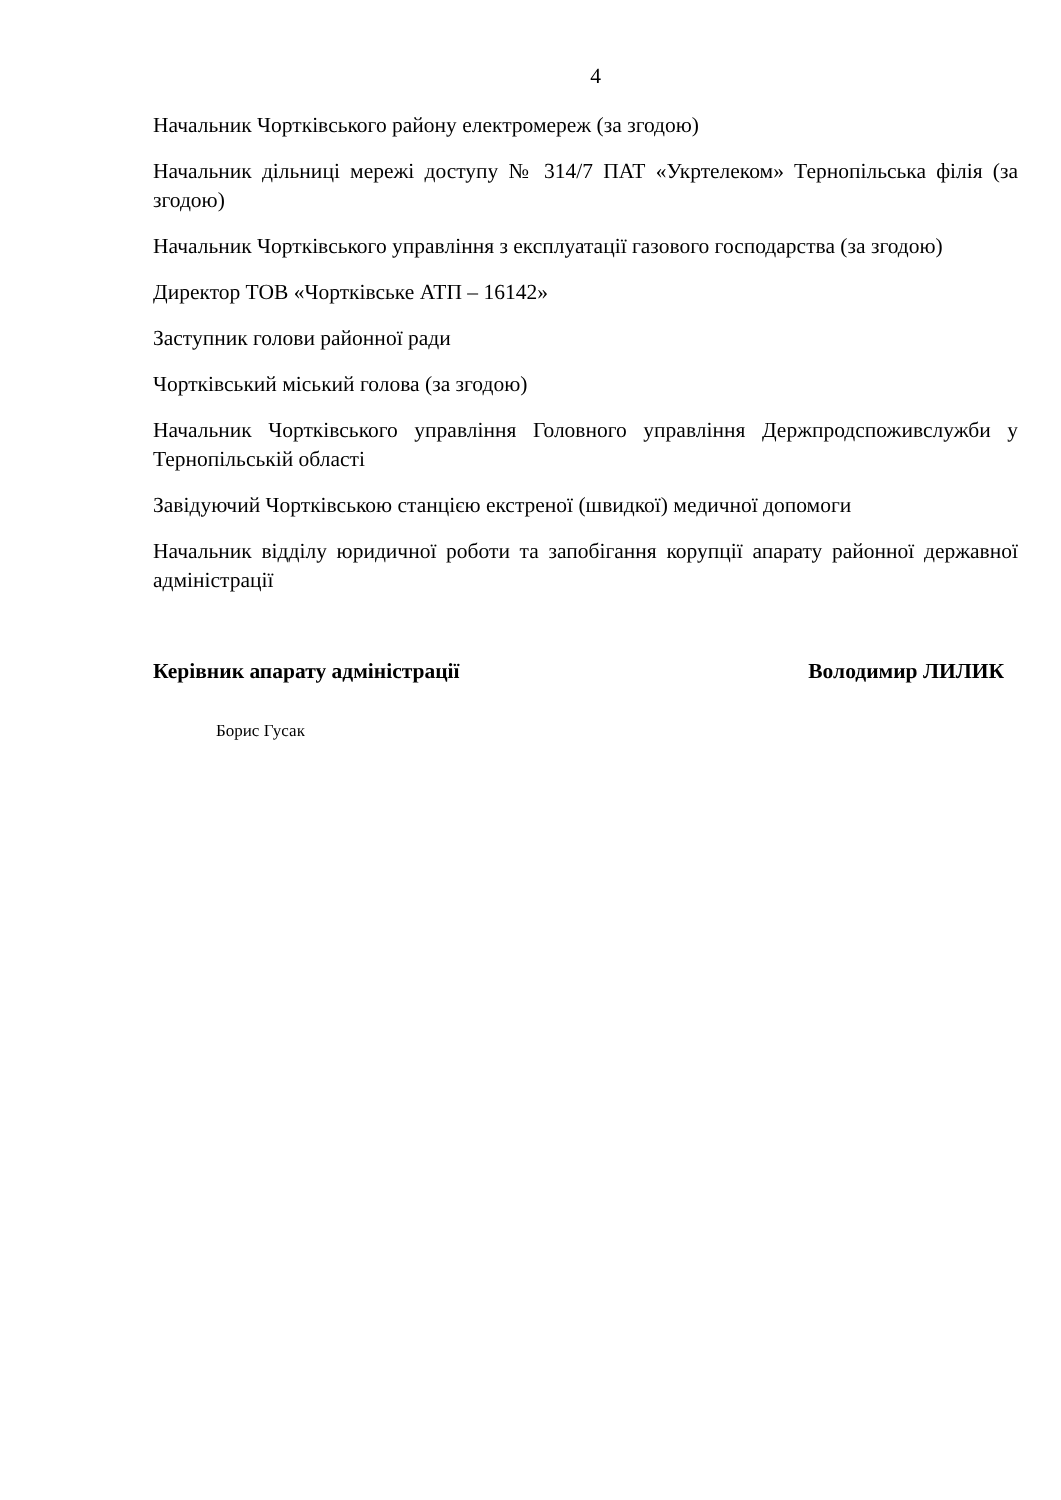4
Начальник Чортківського району електромереж (за згодою)
Начальник дільниці мережі доступу № 314/7 ПАТ «Укртелеком» Тернопільська філія (за згодою)
Начальник Чортківського управління з експлуатації газового господарства (за згодою)
Директор ТОВ «Чортківське АТП – 16142»
Заступник голови районної ради
Чортківський міський голова (за згодою)
Начальник Чортківського управління Головного управління Держпродспоживслужби у Тернопільській області
Завідуючий Чортківською станцією екстреної (швидкої) медичної допомоги
Начальник відділу юридичної роботи та запобігання корупції апарату районної державної адміністрації
Керівник апарату адміністрації Володимир ЛИЛИК
Борис Гусак